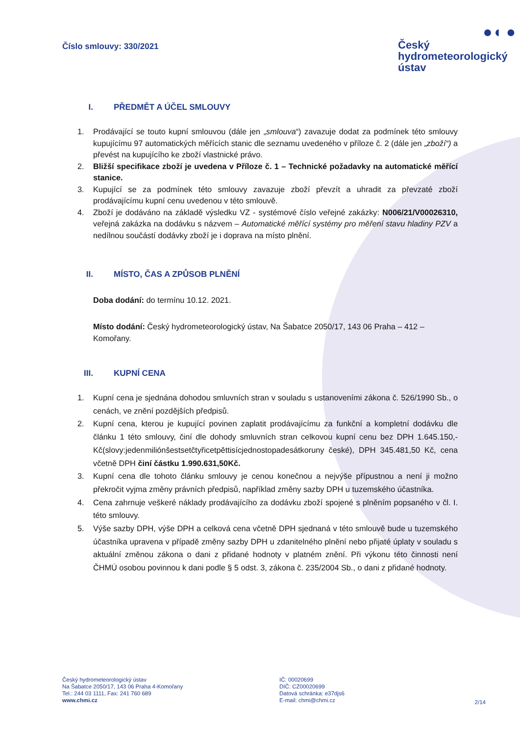Číslo smlouvy: 330/2021
●◖ ●
Český
hydrometeorologický
ústav
I. PŘEDMĚT A ÚČEL SMLOUVY
1. Prodávající se touto kupní smlouvou (dále jen „smlouva“) zavazuje dodat za podmínek této smlouvy kupujícímu 97 automatických měřících stanic dle seznamu uvedeného v příloze č. 2 (dále jen „zboží“) a převést na kupujícího ke zboží vlastnické právo.
2. Bližší specifikace zboží je uvedena v Příloze č. 1 – Technické požadavky na automatické měřící stanice.
3. Kupující se za podmínek této smlouvy zavazuje zboží převzít a uhradit za převzaté zboží prodávajícímu kupní cenu uvedenou v této smlouvě.
4. Zboží je dodáváno na základě výsledku VZ - systémové číslo veřejné zakázky: N006/21/V00026310, veřejná zakázka na dodávku s názvem – Automatické měřící systémy pro měření stavu hladiny PZV a nedílnou součástí dodávky zboží je i doprava na místo plnění.
II. MÍSTO, ČAS A ZPŮSOB PLNĚNÍ
Doba dodání: do termínu 10.12. 2021.
Místo dodání: Český hydrometeorologický ústav, Na Šabatce 2050/17, 143 06 Praha – 412 – Komořany.
III. KUPNÍ CENA
1. Kupní cena je sjednána dohodou smluvních stran v souladu s ustanoveními zákona č. 526/1990 Sb., o cenách, ve znění pozdějších předpisů.
2. Kupní cena, kterou je kupující povinen zaplatit prodávajícímu za funkční a kompletní dodávku dle článku 1 této smlouvy, činí dle dohody smluvních stran celkovou kupní cenu bez DPH 1.645.150,- Kč(slovy:jedenmiliónšestsetčtyřicetpěttisícjednostopadesátkoruny české), DPH 345.481,50 Kč, cena včetně DPH činí částku 1.990.631,50Kč.
3. Kupní cena dle tohoto článku smlouvy je cenou konečnou a nejvýše přípustnou a není ji možno překročit vyjma změny právních předpisů, například změny sazby DPH u tuzemského účastníka.
4. Cena zahrnuje veškeré náklady prodávajícího za dodávku zboží spojené s plněním popsaného v čl. I. této smlouvy.
5. Výše sazby DPH, výše DPH a celková cena včetně DPH sjednaná v této smlouvě bude u tuzemského účastníka upravena v případě změny sazby DPH u zdanitelného plnění nebo přijaté úplaty v souladu s aktuální změnou zákona o dani z přidané hodnoty v platném znění. Při výkonu této činnosti není ČHMÚ osobou povinnou k dani podle § 5 odst. 3, zákona č. 235/2004 Sb., o dani z přidané hodnoty.
Český hydrometeorologický ústav
Na Šabatce 2050/17, 143 06 Praha 4-Komořany
Tel.: 244 03 1111, Fax: 241 760 689
www.chmi.cz
IČ: 00020699
DIČ: CZ00020699
Datová schránka: e37djs6
E-mail: chmi@chmi.cz
2/14